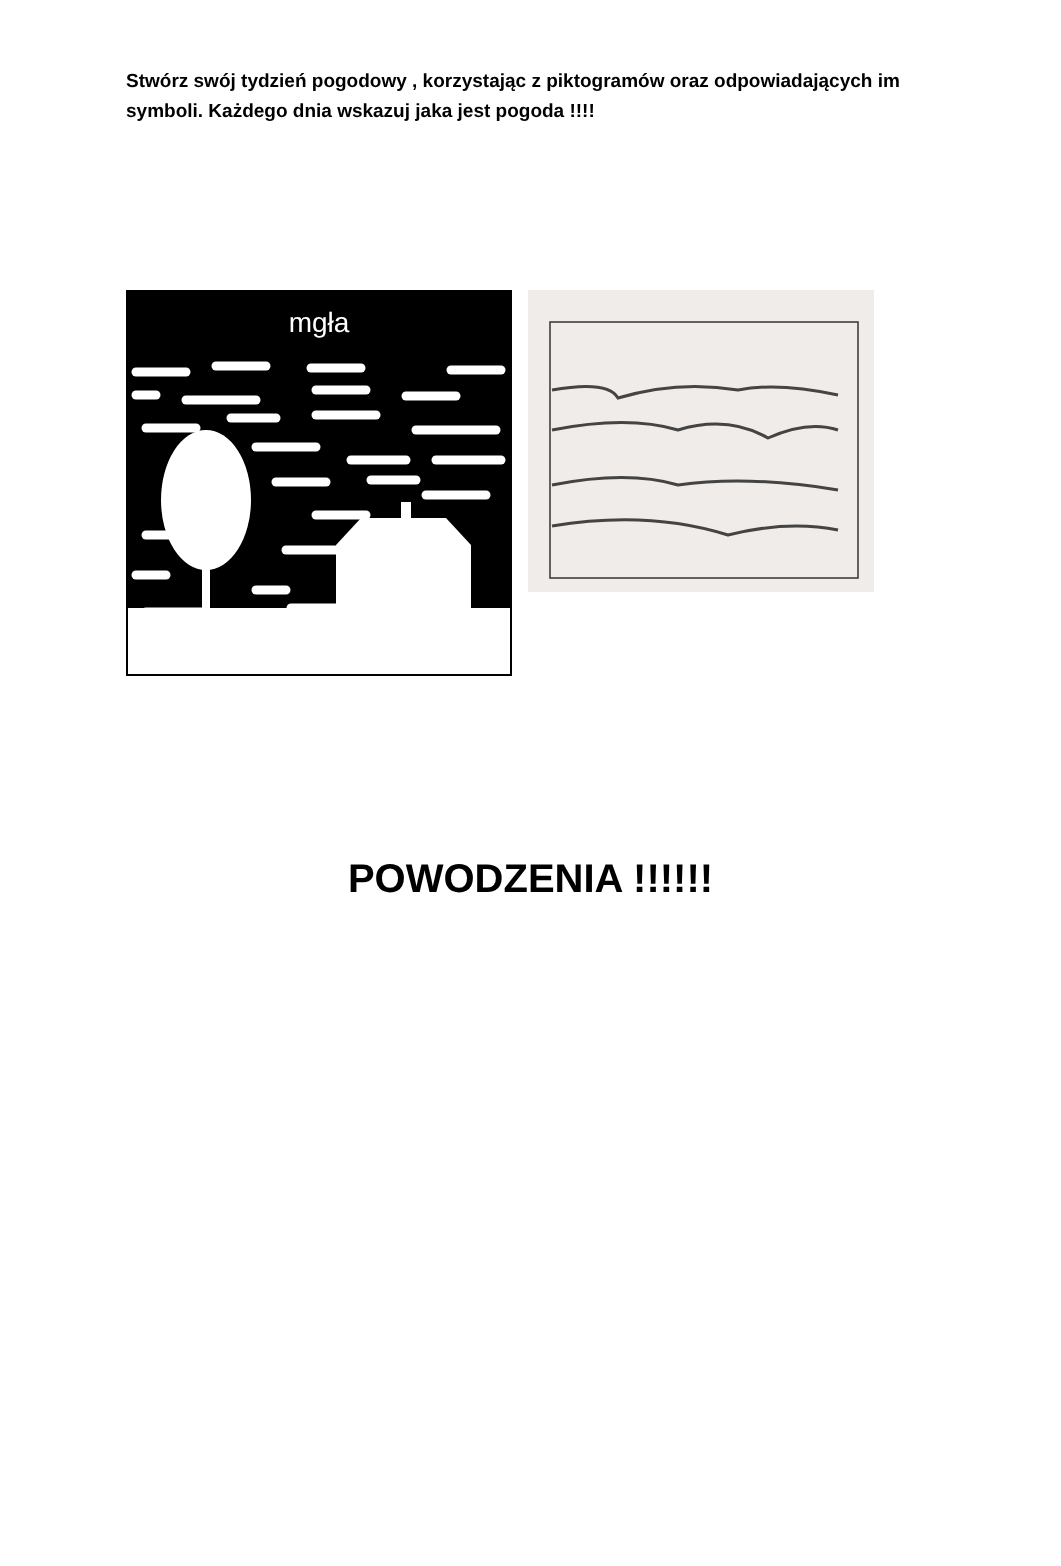Stwórz swój tydzień pogodowy , korzystając z piktogramów oraz odpowiadających im symboli. Każdego dnia wskazuj jaka jest pogoda !!!!
mgła
POWODZENIA !!!!!!